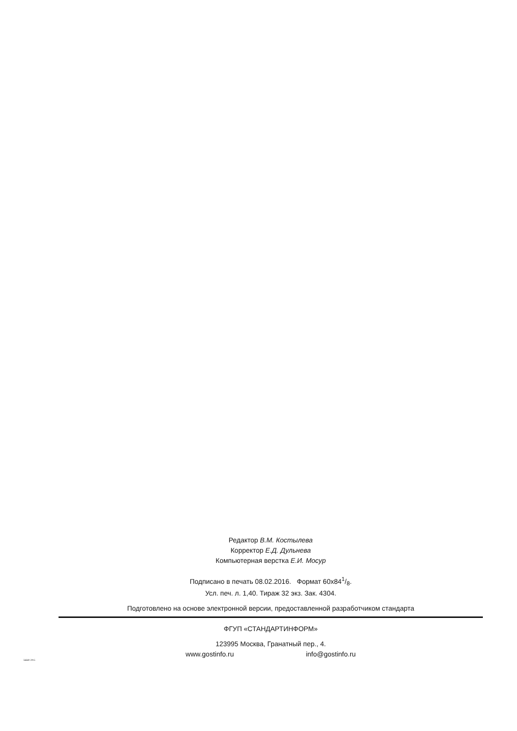Редактор В.М. Костылева
Корректор Е.Д. Дульнева
Компьютерная верстка Е.И. Мосур
Подписано в печать 08.02.2016. Формат 60x841/8.
Усл. печ. л. 1,40. Тираж 32 экз. Зак. 4304.
Подготовлено на основе электронной версии, предоставленной разработчиком стандарта
ФГУП «СТАНДАРТИНФОРМ»
123995 Москва, Гранатный пер., 4.
www.gostinfo.ru info@gostinfo.ru
56660-2015